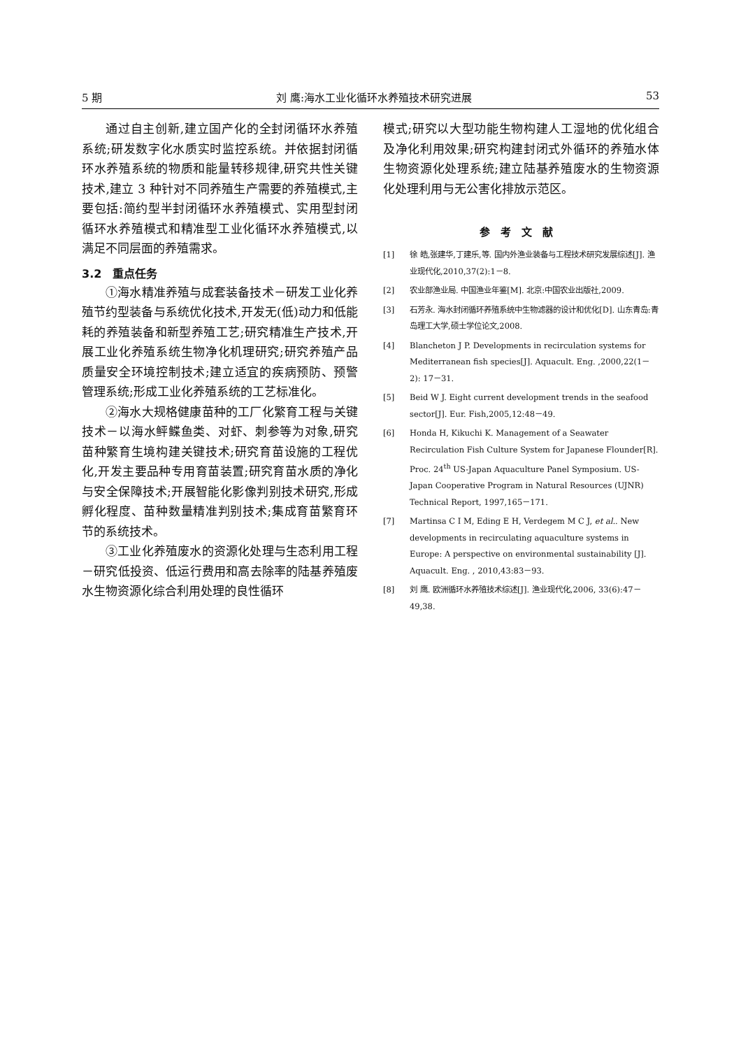5 期 刘 鹰:海水工业化循环水养殖技术研究进展 53
通过自主创新,建立国产化的全封闭循环水养殖系统;研发数字化水质实时监控系统。并依据封闭循环水养殖系统的物质和能量转移规律,研究共性关键技术,建立 3 种针对不同养殖生产需要的养殖模式,主要包括:简约型半封闭循环水养殖模式、实用型封闭循环水养殖模式和精准型工业化循环水养殖模式,以满足不同层面的养殖需求。
3.2　重点任务
①海水精准养殖与成套装备技术－研发工业化养殖节约型装备与系统优化技术,开发无(低)动力和低能耗的养殖装备和新型养殖工艺;研究精准生产技术,开展工业化养殖系统生物净化机理研究;研究养殖产品质量安全环境控制技术;建立适宜的疾病预防、预警管理系统;形成工业化养殖系统的工艺标准化。
②海水大规格健康苗种的工厂化繁育工程与关键技术－以海水鲆鲽鱼类、对虾、刺参等为对象,研究苗种繁育生境构建关键技术;研究育苗设施的工程优化,开发主要品种专用育苗装置;研究育苗水质的净化与安全保障技术;开展智能化影像判别技术研究,形成孵化程度、苗种数量精准判别技术;集成育苗繁育环节的系统技术。
③工业化养殖废水的资源化处理与生态利用工程－研究低投资、低运行费用和高去除率的陆基养殖废水生物资源化综合利用处理的良性循环
模式;研究以大型功能生物构建人工湿地的优化组合及净化利用效果;研究构建封闭式外循环的养殖水体生物资源化处理系统;建立陆基养殖废水的生物资源化处理利用与无公害化排放示范区。
参考文献
[1] 徐 皓,张建华,丁建乐,等. 国内外渔业装备与工程技术研究发展综述[J]. 渔业现代化,2010,37(2):1－8.
[2] 农业部渔业局. 中国渔业年鉴[M]. 北京:中国农业出版社,2009.
[3] 石芳永. 海水封闭循环养殖系统中生物滤器的设计和优化[D]. 山东青岛:青岛理工大学,硕士学位论文,2008.
[4] Blancheton J P. Developments in recirculation systems for Mediterranean fish species[J]. Aquacult. Eng. ,2000,22(1－2): 17－31.
[5] Beid W J. Eight current development trends in the seafood sector[J]. Eur. Fish,2005,12:48－49.
[6] Honda H, Kikuchi K. Management of a Seawater Recirculation Fish Culture System for Japanese Flounder[R]. Proc. 24<sup>th</sup> US-Japan Aquaculture Panel Symposium. US-Japan Cooperative Program in Natural Resources (UJNR) Technical Report, 1997,165－171.
[7] Martinsa C I M, Eding E H, Verdegem M C J, et al.. New developments in recirculating aquaculture systems in Europe: A perspective on environmental sustainability [J]. Aquacult. Eng. , 2010,43:83－93.
[8] 刘 鹰. 欧洲循环水养殖技术综述[J]. 渔业现代化,2006, 33(6):47－49,38.